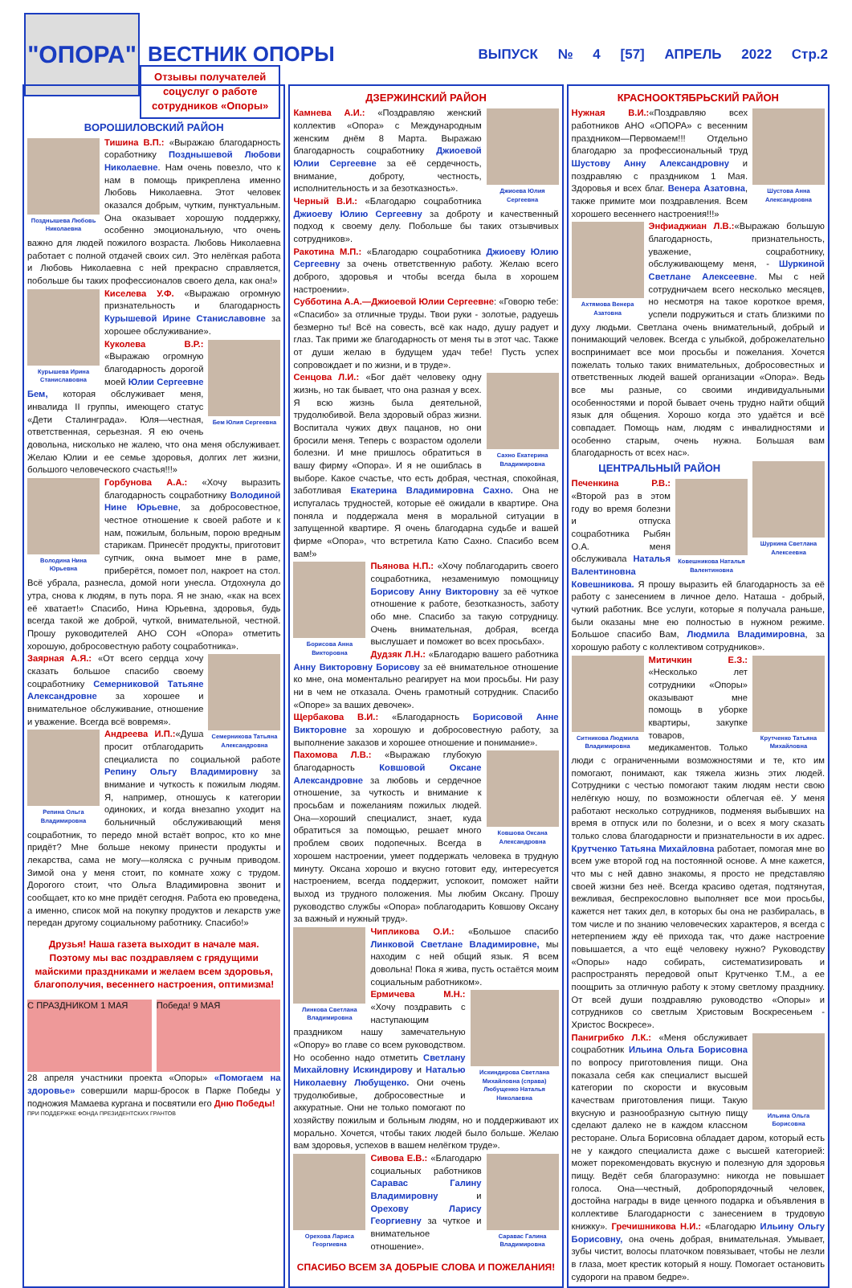"ОПОРА"
ВЕСТНИК ОПОРЫ
ВЫПУСК № 4 [57] АПРЕЛЬ 2022 Стр.2
Отзывы получателей соцуслуг о работе сотрудников «Опоры»
ВОРОШИЛОВСКИЙ РАЙОН
Позднышева Любовь Николаевна
Тишина В.П.: «Выражаю благодарность соработнику Позднышевой Любови Николаевне. Нам очень повезло, что к нам в помощь прикреплена именно Любовь Николаевна. Этот человек оказался добрым, чутким, пунктуальным. Она оказывает хорошую поддержку, особенно эмоциональную, что очень важно для людей пожилого возраста. Любовь Николаевна работает с полной отдачей своих сил. Это нелёгкая работа и Любовь Николаевна с ней прекрасно справляется, побольше бы таких профессионалов своего дела, как она!»
Курышева Ирина Станиславовна
Киселева У.Ф. «Выражаю огромную признательность и благодарность Курышевой Ирине Станиславовне за хорошее обслуживание».
Бем Юлия Сергеевна
Куколева В.Р.: «Выражаю огромную благодарность дорогой моей Юлии Сергеевне Бем, которая обслуживает меня, инвалида II группы, имеющего статус «Дети Сталинграда». Юля—честная, ответственная, серьезная. Я ею очень довольна, нисколько не жалею, что она меня обслуживает. Желаю Юлии и ее семье здоровья, долгих лет жизни, большого человеческого счастья!!!»
Володина Нина Юрьевна
Горбунова А.А.: «Хочу выразить благодарность соцработнику Володиной Нине Юрьевне, за добросовестное, честное отношение к своей работе и к нам, пожилым, больным, порою вредным старикам. Принесёт продукты, приготовит супчик, окна вымоет мне в раме, приберётся, помоет пол, накроет на стол. Всё убрала, разнесла, домой ноги унесла. Отдохнула до утра, снова к людям, в путь пора. Я не знаю, «как на всех её хватает!» Спасибо, Нина Юрьевна, здоровья, будь всегда такой же доброй, чуткой, внимательной, честной. Прошу руководителей АНО СОН «Опора» отметить хорошую, добросовестную работу соцработника».
Семерникова Татьяна Александровна
Заярная А.Я.: «От всего сердца хочу сказать большое спасибо своему соцработнику Семерниковой Татьяне Александровне за хорошее и внимательное обслуживание, отношение и уважение. Всегда всё вовремя».
Репина Ольга Владимировна
Андреева И.П.:«Душа просит отблагодарить специалиста по социальной работе Репину Ольгу Владимировну за внимание и чуткость к пожилым людям. Я, например, отношусь к категории одиноких, и когда внезапно уходит на больничный обслуживающий меня соцработник, то передо мной встаёт вопрос, кто ко мне придёт? Мне больше некому принести продукты и лекарства, сама не могу—коляска с ручным приводом. Зимой она у меня стоит, по комнате хожу с трудом. Дорогого стоит, что Ольга Владимировна звонит и сообщает, кто ко мне придёт сегодня. Работа ею проведена, а именно, список мой на покупку продуктов и лекарств уже передан другому социальному работнику. Спасибо!»
Друзья! Наша газета выходит в начале мая. Поэтому мы вас поздравляем с грядущими майскими праздниками и желаем всем здоровья, благополучия, весеннего настроения, оптимизма!
С ПРАЗДНИКОМ 1 МАЯ Победа! 9 МАЯ
28 апреля участники проекта «Опоры» «Помогаем на здоровье» совершили марш-бросок в Парке Победы у подножия Мамаева кургана и посвятили его Дню Победы!
ПРИ ПОДДЕРЖКЕ ФОНДА ПРЕЗИДЕНТСКИХ ГРАНТОВ
ДЗЕРЖИНСКИЙ РАЙОН
Джиоева Юлия Сергеевна
Камнева А.И.: «Поздравляю женский коллектив «Опора» с Международным женским днём 8 Марта. Выражаю благодарность соцработнику Джиоевой Юлии Сергеевне за её сердечность, внимание, доброту, честность, исполнительность и за безотказность».
Черный В.И.: «Благодарю соцработника Джиоеву Юлию Сергеевну за доброту и качественный подход к своему делу. Побольше бы таких отзывчивых сотрудников».
Ракотина М.П.: «Благодарю соцработника Джиоеву Юлию Сергеевну за очень ответственную работу. Желаю всего доброго, здоровья и чтобы всегда была в хорошем настроении».
Субботина А.А.—Джиоевой Юлии Сергеевне: «Говорю тебе: «Спасибо» за отличные труды. Твои руки - золотые, радуешь безмерно ты! Всё на совесть, всё как надо, душу радует и глаз. Так прими же благодарность от меня ты в этот час. Также от души желаю в будущем удач тебе! Пусть успех сопровождает и по жизни, и в труде».
Сахно Екатерина Владимировна
Сенцова Л.И.: «Бог даёт человеку одну жизнь, но так бывает, что она разная у всех. Я всю жизнь была деятельной, трудолюбивой. Вела здоровый образ жизни. Воспитала чужих двух пацанов, но они бросили меня. Теперь с возрастом одолели болезни. И мне пришлось обратиться в вашу фирму «Опора». И я не ошиблась в выборе. Какое счастье, что есть добрая, честная, спокойная, заботливая Екатерина Владимировна Сахно. Она не испугалась трудностей, которые её ожидали в квартире. Она поняла и поддержала меня в моральной ситуации в запущенной квартире. Я очень благодарна судьбе и вашей фирме «Опора», что встретила Катю Сахно. Спасибо всем вам!»
Борисова Анна Викторовна
Пьянова Н.П.: «Хочу поблагодарить своего соцработника, незаменимую помощницу Борисову Анну Викторовну за её чуткое отношение к работе, безотказность, заботу обо мне. Спасибо за такую сотрудницу. Очень внимательная, добрая, всегда выслушает и поможет во всех просьбах».
Дудзяк Л.Н.: «Благодарю вашего работника Анну Викторовну Борисову за её внимательное отношение ко мне, она моментально реагирует на мои просьбы. Ни разу ни в чем не отказала. Очень грамотный сотрудник. Спасибо «Опоре» за ваших девочек».
Щербакова В.И.: «Благодарность Борисовой Анне Викторовне за хорошую и добросовестную работу, за выполнение заказов и хорошее отношение и понимание».
Ковшова Оксана Александровна
Пахомова Л.В.: «Выражаю глубокую благодарность Ковшовой Оксане Александровне за любовь и сердечное отношение, за чуткость и внимание к просьбам и пожеланиям пожилых людей. Она—хороший специалист, знает, куда обратиться за помощью, решает много проблем своих подопечных. Всегда в хорошем настроении, умеет поддержать человека в трудную минуту. Оксана хорошо и вкусно готовит еду, интересуется настроением, всегда поддержит, успокоит, поможет найти выход из трудного положения. Мы любим Оксану. Прошу руководство службы «Опора» поблагодарить Ковшову Оксану за важный и нужный труд».
Линкова Светлана Владимировна
Чипликова О.И.: «Большое спасибо Линковой Светлане Владимировне, мы находим с ней общий язык. Я всем довольна! Пока я жива, пусть остаётся моим социальным работником».
Искиндирова Светлана Михайловна (справа) Любущенко Наталья Николаевна
Ермичева М.Н.: «Хочу поздравить с наступающим праздником нашу замечательную «Опору» во главе со всем руководством. Но особенно надо отметить Светлану Михайловну Искиндирову и Наталью Николаевну Любущенко. Они очень трудолюбивые, добросовестные и аккуратные. Они не только помогают по хозяйству пожилым и больным людям, но и поддерживают их морально. Хочется, чтобы таких людей было больше. Желаю вам здоровья, успехов в вашем нелёгком труде».
Орехова Лариса Георгиевна
Саравас Галина Владимировна
Сивова Е.В.: «Благодарю социальных работников Саравас Галину Владимировну и Орехову Ларису Георгиевну за чуткое и внимательное отношение».
СПАСИБО ВСЕМ ЗА ДОБРЫЕ СЛОВА И ПОЖЕЛАНИЯ!
КРАСНООКТЯБРЬСКИЙ РАЙОН
Шустова Анна Александровна
Нужная В.И.:«Поздравляю всех работников АНО «ОПОРА» с весенним праздником—Первомаем!!! Отдельно благодарю за профессиональный труд Шустову Анну Александровну и поздравляю с праздником 1 Мая. Здоровья и всех благ. Венера Азатовна, также примите мои поздравления. Всем хорошего весеннего настроения!!!»
Ахтямова Венера Азатовна
Энфиаджиан Л.В.:«Выражаю большую благодарность, признательность, уважение, соцработнику, обслуживающему меня, - Шуркиной Светлане Алексеевне. Мы с ней сотрудничаем всего несколько месяцев, но несмотря на такое короткое время, успели подружиться и стать близкими по духу людьми. Светлана очень внимательный, добрый и понимающий человек. Всегда с улыбкой, доброжелательно воспринимает все мои просьбы и пожелания. Хочется пожелать только таких внимательных, добросовестных и ответственных людей вашей организации «Опора». Ведь все мы разные, со своими индивидуальными особенностями и порой бывает очень трудно найти общий язык для общения. Хорошо когда это удаётся и всё совпадает. Помощь нам, людям с инвалидностями и особенно старым, очень нужна. Большая вам благодарность от всех нас».
Шуркина Светлана Алексеевна
ЦЕНТРАЛЬНЫЙ РАЙОН
Ковешникова Наталья Валентиновна
Печенкина Р.В.: «Второй раз в этом году во время болезни и отпуска соцработника Рыбян О.А. меня обслуживала Наталья Валентиновна Ковешникова. Я прошу выразить ей благодарность за её работу с занесением в личное дело. Наташа - добрый, чуткий работник. Все услуги, которые я получала раньше, были оказаны мне ею полностью в нужном режиме. Большое спасибо Вам, Людмила Владимировна, за хорошую работу с коллективом сотрудников».
Ситникова Людмила Владимировна
Крутченко Татьяна Михайловна
Митичкин Е.З.: «Несколько лет сотрудники «Опоры» оказывают мне помощь в уборке квартиры, закупке товаров, медикаментов. Только люди с ограниченными возможностями и те, кто им помогают, понимают, как тяжела жизнь этих людей. Сотрудники с честью помогают таким людям нести свою нелёгкую ношу, по возможности облегчая её. У меня работают несколько сотрудников, подменяя выбывших на время в отпуск или по болезни, и о всех я могу сказать только слова благодарности и признательности в их адрес. Крутченко Татьяна Михайловна работает, помогая мне во всем уже второй год на постоянной основе. А мне кажется, что мы с ней давно знакомы, я просто не представляю своей жизни без неё. Всегда красиво одетая, подтянутая, вежливая, беспрекословно выполняет все мои просьбы, кажется нет таких дел, в которых бы она не разбиралась, в том числе и по знанию человеческих характеров, я всегда с нетерпением жду её прихода так, что даже настроение повышается, а что ещё человеку нужно? Руководству «Опоры» надо собирать, систематизировать и распространять передовой опыт Крутченко Т.М., а ее поощрить за отличную работу к этому светлому празднику. От всей души поздравляю руководство «Опоры» и сотрудников со светлым Христовым Воскресеньем - Христос Воскресе».
Ильина Ольга Борисовна
Панигрибко Л.К.: «Меня обслуживает соцработник Ильина Ольга Борисовна по вопросу приготовления пищи. Она показала себя как специалист высшей категории по скорости и вкусовым качествам приготовления пищи. Такую вкусную и разнообразную сытную пищу сделают далеко не в каждом классном ресторане. Ольга Борисовна обладает даром, который есть не у каждого специалиста даже с высшей категорией: может порекомендовать вкусную и полезную для здоровья пищу. Ведёт себя благоразумно: никогда не повышает голоса. Она—честный, добропорядочный человек, достойна награды в виде ценного подарка и объявления в коллективе Благодарности с занесением в трудовую книжку». Гречишникова Н.И.: «Благодарю Ильину Ольгу Борисовну, она очень добрая, внимательная. Умывает, зубы чистит, волосы платочком повязывает, чтобы не лезли в глаза, моет крестик который я ношу. Помогает остановить судороги на правом бедре».